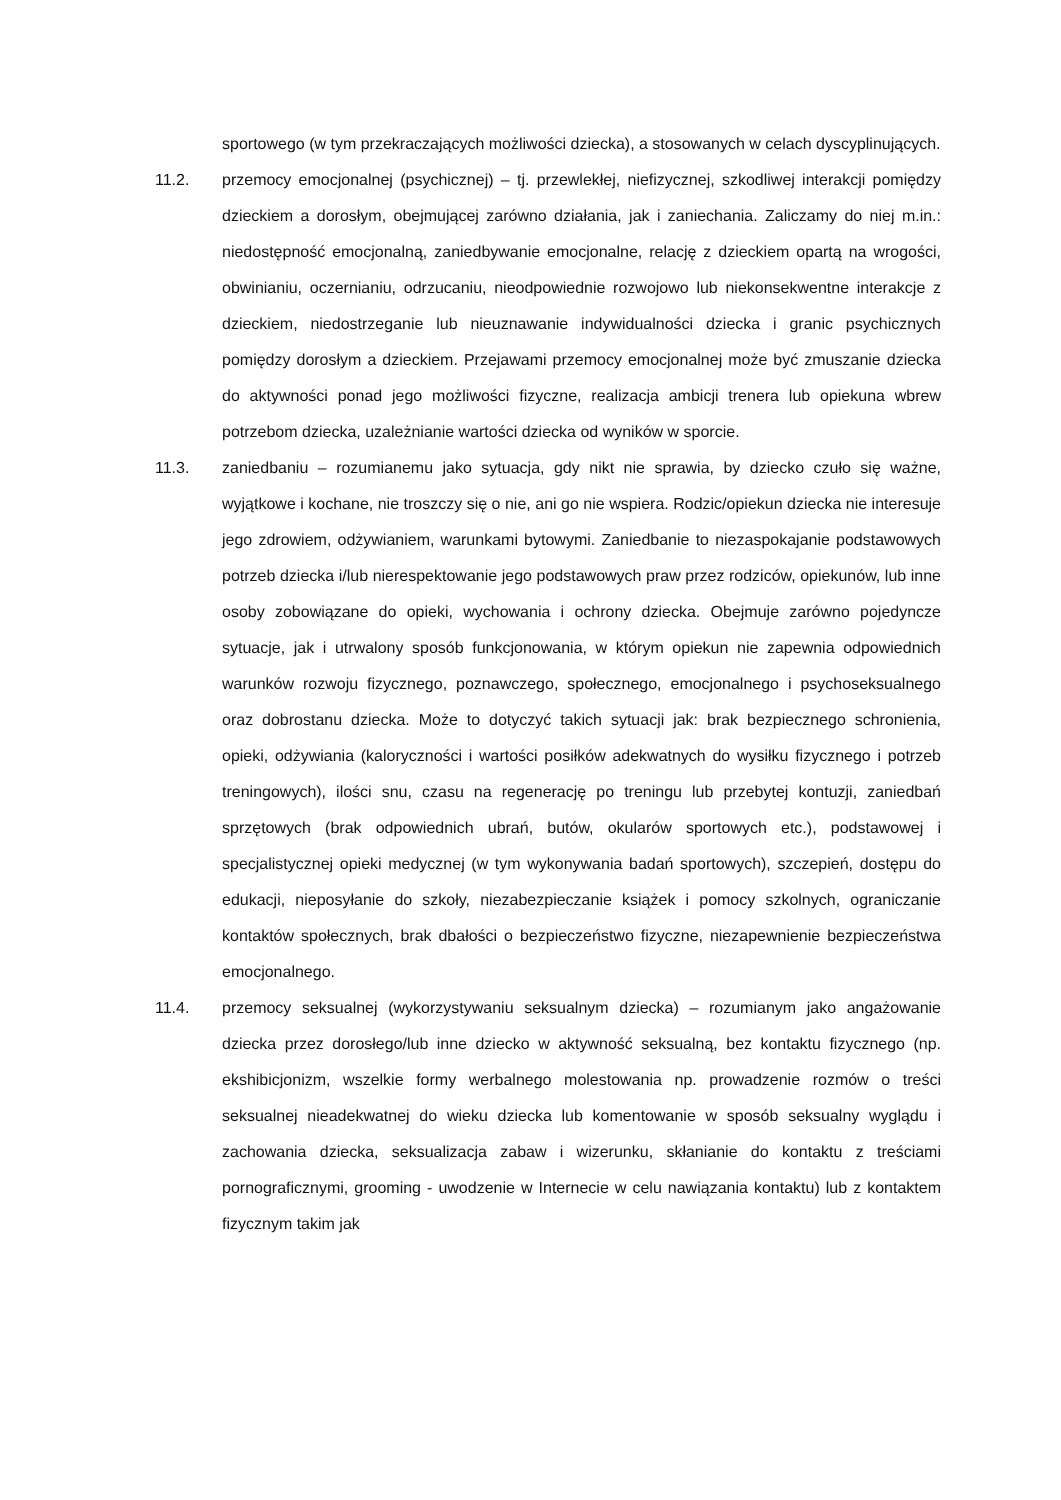sportowego (w tym przekraczających możliwości dziecka), a stosowanych w celach dyscyplinujących.
11.2. przemocy emocjonalnej (psychicznej) – tj. przewlekłej, niefizycznej, szkodliwej interakcji pomiędzy dzieckiem a dorosłym, obejmującej zarówno działania, jak i zaniechania. Zaliczamy do niej m.in.: niedostępność emocjonalną, zaniedbywanie emocjonalne, relację z dzieckiem opartą na wrogości, obwinianiu, oczernianiu, odrzucaniu, nieodpowiednie rozwojowo lub niekonsekwentne interakcje z dzieckiem, niedostrzeganie lub nieuznawanie indywidualności dziecka i granic psychicznych pomiędzy dorosłym a dzieckiem. Przejawami przemocy emocjonalnej może być zmuszanie dziecka do aktywności ponad jego możliwości fizyczne, realizacja ambicji trenera lub opiekuna wbrew potrzebom dziecka, uzależnianie wartości dziecka od wyników w sporcie.
11.3. zaniedbaniu – rozumianemu jako sytuacja, gdy nikt nie sprawia, by dziecko czuło się ważne, wyjątkowe i kochane, nie troszczy się o nie, ani go nie wspiera. Rodzic/opiekun dziecka nie interesuje jego zdrowiem, odżywianiem, warunkami bytowymi. Zaniedbanie to niezaspokajanie podstawowych potrzeb dziecka i/lub nierespektowanie jego podstawowych praw przez rodziców, opiekunów, lub inne osoby zobowiązane do opieki, wychowania i ochrony dziecka. Obejmuje zarówno pojedyncze sytuacje, jak i utrwalony sposób funkcjonowania, w którym opiekun nie zapewnia odpowiednich warunków rozwoju fizycznego, poznawczego, społecznego, emocjonalnego i psychoseksualnego oraz dobrostanu dziecka. Może to dotyczyć takich sytuacji jak: brak bezpiecznego schronienia, opieki, odżywiania (kaloryczności i wartości posiłków adekwatnych do wysiłku fizycznego i potrzeb treningowych), ilości snu, czasu na regenerację po treningu lub przebytej kontuzji, zaniedbań sprzętowych (brak odpowiednich ubrań, butów, okularów sportowych etc.), podstawowej i specjalistycznej opieki medycznej (w tym wykonywania badań sportowych), szczepień, dostępu do edukacji, nieposyłanie do szkoły, niezabezpieczanie książek i pomocy szkolnych, ograniczanie kontaktów społecznych, brak dbałości o bezpieczeństwo fizyczne, niezapewnienie bezpieczeństwa emocjonalnego.
11.4. przemocy seksualnej (wykorzystywaniu seksualnym dziecka) – rozumianym jako angażowanie dziecka przez dorosłego/lub inne dziecko w aktywność seksualną, bez kontaktu fizycznego (np. ekshibicjonizm, wszelkie formy werbalnego molestowania np. prowadzenie rozmów o treści seksualnej nieadekwatnej do wieku dziecka lub komentowanie w sposób seksualny wyglądu i zachowania dziecka, seksualizacja zabaw i wizerunku, skłanianie do kontaktu z treściami pornograficznymi, grooming - uwodzenie w Internecie w celu nawiązania kontaktu) lub z kontaktem fizycznym takim jak